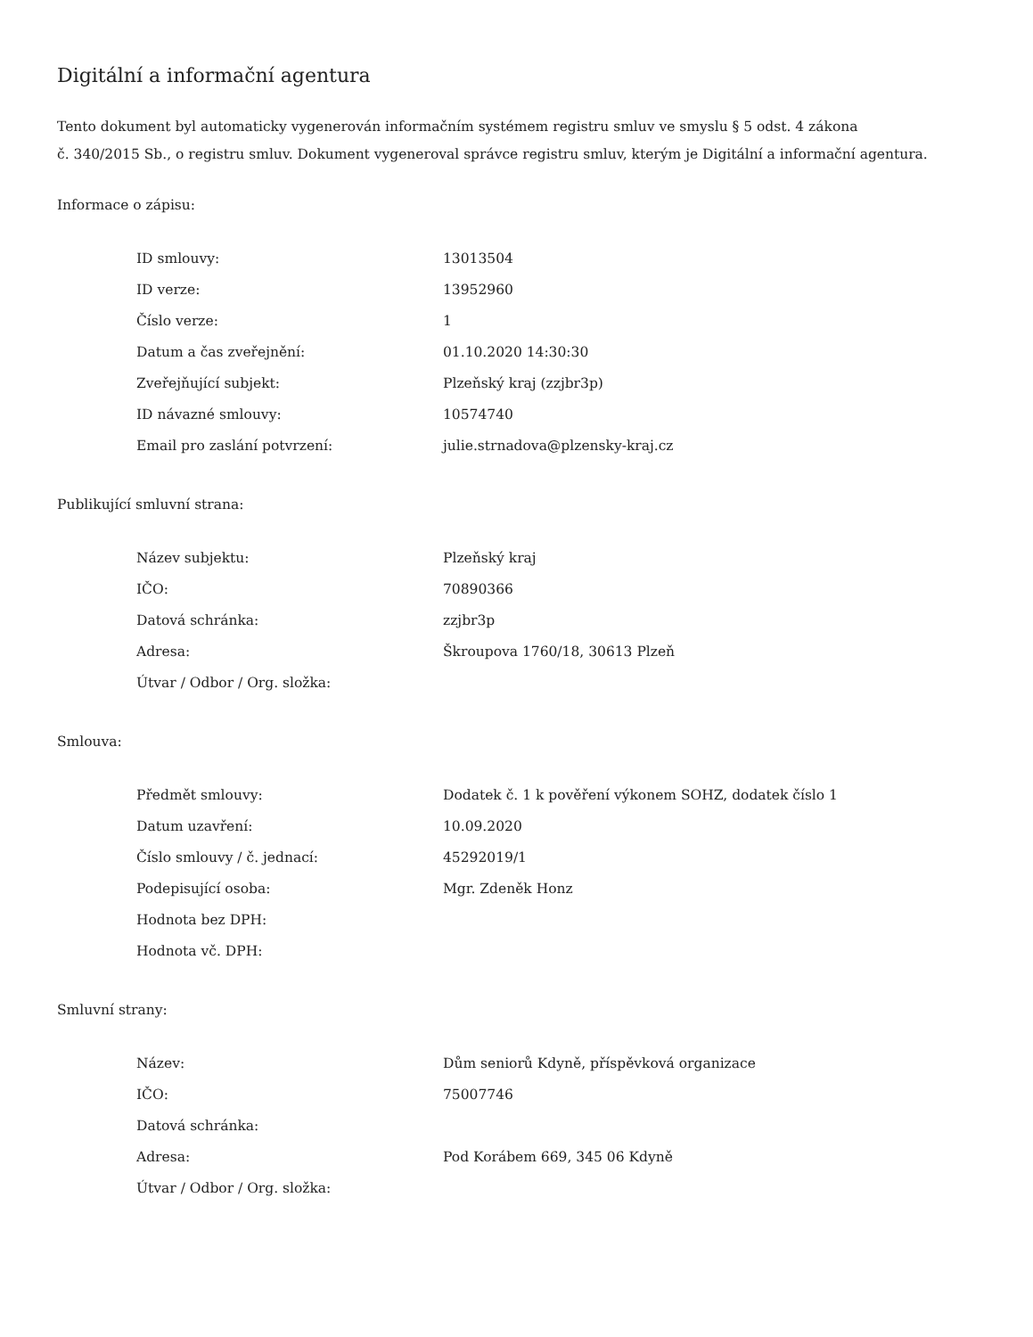Digitální a informační agentura
Tento dokument byl automaticky vygenerován informačním systémem registru smluv ve smyslu § 5 odst. 4 zákona
č. 340/2015 Sb., o registru smluv. Dokument vygeneroval správce registru smluv, kterým je Digitální a informační agentura.
Informace o zápisu:
| ID smlouvy: | 13013504 |
| ID verze: | 13952960 |
| Číslo verze: | 1 |
| Datum a čas zveřejnění: | 01.10.2020 14:30:30 |
| Zveřejňující subjekt: | Plzeňský kraj (zzjbr3p) |
| ID návazné smlouvy: | 10574740 |
| Email pro zaslání potvrzení: | julie.strnadova@plzensky-kraj.cz |
Publikující smluvní strana:
| Název subjektu: | Plzeňský kraj |
| IČO: | 70890366 |
| Datová schránka: | zzjbr3p |
| Adresa: | Škroupova 1760/18, 30613 Plzeň |
| Útvar / Odbor / Org. složka: | |
Smlouva:
| Předmět smlouvy: | Dodatek č. 1 k pověření výkonem SOHZ, dodatek číslo 1 |
| Datum uzavření: | 10.09.2020 |
| Číslo smlouvy / č. jednací: | 45292019/1 |
| Podepisující osoba: | Mgr. Zdeněk Honz |
| Hodnota bez DPH: | |
| Hodnota vč. DPH: | |
Smluvní strany:
| Název: | Dům seniorů Kdyně, příspěvková organizace |
| IČO: | 75007746 |
| Datová schránka: | |
| Adresa: | Pod Korábem 669, 345 06 Kdyně |
| Útvar / Odbor / Org. složka: | |